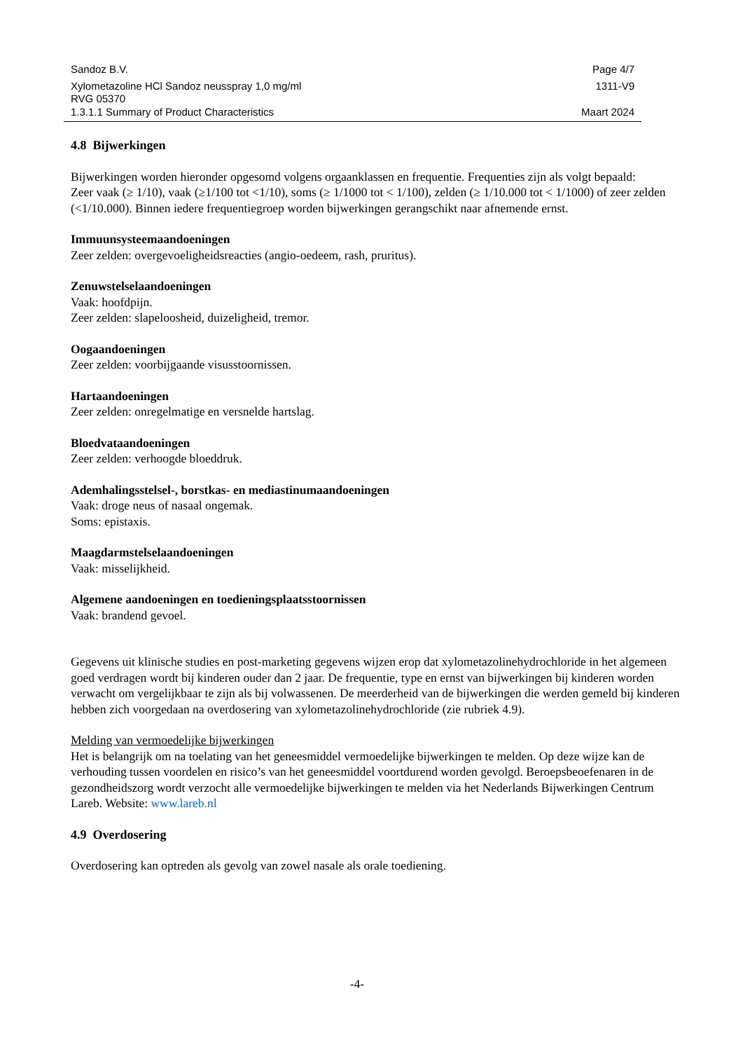Sandoz B.V. Page 4/7
Xylometazoline HCl Sandoz neusspray 1,0 mg/ml 1311-V9
RVG 05370
1.3.1.1 Summary of Product Characteristics Maart 2024
4.8 Bijwerkingen
Bijwerkingen worden hieronder opgesomd volgens orgaanklassen en frequentie. Frequenties zijn als volgt bepaald:
Zeer vaak (≥ 1/10), vaak (≥1/100 tot <1/10), soms (≥ 1/1000 tot < 1/100), zelden (≥ 1/10.000 tot < 1/1000) of zeer zelden (<1/10.000). Binnen iedere frequentiegroep worden bijwerkingen gerangschikt naar afnemende ernst.
Immuunsysteemaandoeningen
Zeer zelden: overgevoeligheidsreacties (angio-oedeem, rash, pruritus).
Zenuwstelselaandoeningen
Vaak: hoofdpijn.
Zeer zelden: slapeloosheid, duizeligheid, tremor.
Oogaandoeningen
Zeer zelden: voorbijgaande visusstoornissen.
Hartaandoeningen
Zeer zelden: onregelmatige en versnelde hartslag.
Bloedvataandoeningen
Zeer zelden: verhoogde bloeddruk.
Ademhalingsstelsel-, borstkas- en mediastinumaandoeningen
Vaak: droge neus of nasaal ongemak.
Soms: epistaxis.
Maagdarmstelselaandoeningen
Vaak: misselijkheid.
Algemene aandoeningen en toedieningsplaatsstoornissen
Vaak: brandend gevoel.
Gegevens uit klinische studies en post-marketing gegevens wijzen erop dat xylometazolinehydrochloride in het algemeen goed verdragen wordt bij kinderen ouder dan 2 jaar. De frequentie, type en ernst van bijwerkingen bij kinderen worden verwacht om vergelijkbaar te zijn als bij volwassenen. De meerderheid van de bijwerkingen die werden gemeld bij kinderen hebben zich voorgedaan na overdosering van xylometazolinehydrochloride (zie rubriek 4.9).
Melding van vermoedelijke bijwerkingen
Het is belangrijk om na toelating van het geneesmiddel vermoedelijke bijwerkingen te melden. Op deze wijze kan de verhouding tussen voordelen en risico’s van het geneesmiddel voortdurend worden gevolgd. Beroepsbeoefenaren in de gezondheidszorg wordt verzocht alle vermoedelijke bijwerkingen te melden via het Nederlands Bijwerkingen Centrum Lareb. Website: www.lareb.nl
4.9 Overdosering
Overdosering kan optreden als gevolg van zowel nasale als orale toediening.
-4-